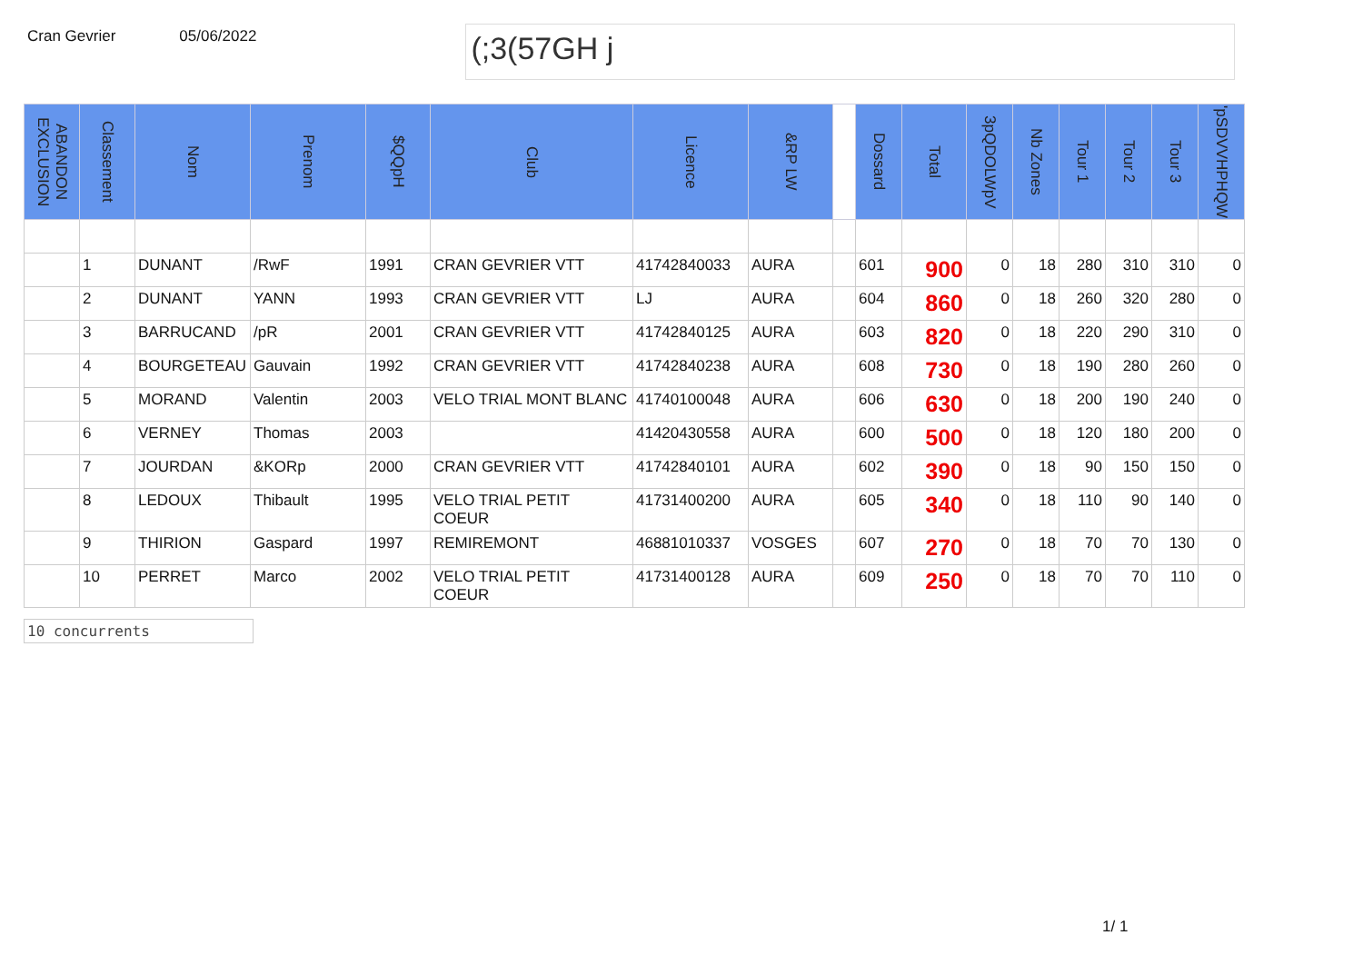Cran Gevrier 05/06/2022
(;3(57GH j
| ABANDON EXCLUSION | Classement | Nom | Prenom | $QQpH | Club | Licence | &RP LW | | Dossard | Total | 3pQDOLWpV | Nb Zones | Tour 1 | Tour 2 | Tour 3 | 'pSDVVHPHQW |
| --- | --- | --- | --- | --- | --- | --- | --- | --- | --- | --- | --- | --- | --- | --- | --- | --- |
| | 1 | DUNANT | /RwF | 1991 | CRAN GEVRIER VTT | 41742840033 | AURA | | 601 | 900 | 0 | 18 | 280 | 310 | 310 | 0 |
| | 2 | DUNANT | YANN | 1993 | CRAN GEVRIER VTT | LJ | AURA | | 604 | 860 | 0 | 18 | 260 | 320 | 280 | 0 |
| | 3 | BARRUCAND | /pR | 2001 | CRAN GEVRIER VTT | 41742840125 | AURA | | 603 | 820 | 0 | 18 | 220 | 290 | 310 | 0 |
| | 4 | BOURGETEAU | Gauvain | 1992 | CRAN GEVRIER VTT | 41742840238 | AURA | | 608 | 730 | 0 | 18 | 190 | 280 | 260 | 0 |
| | 5 | MORAND | Valentin | 2003 | VELO TRIAL MONT BLANC | 41740100048 | AURA | | 606 | 630 | 0 | 18 | 200 | 190 | 240 | 0 |
| | 6 | VERNEY | Thomas | 2003 | | 41420430558 | AURA | | 600 | 500 | 0 | 18 | 120 | 180 | 200 | 0 |
| | 7 | JOURDAN | &KORp | 2000 | CRAN GEVRIER VTT | 41742840101 | AURA | | 602 | 390 | 0 | 18 | 90 | 150 | 150 | 0 |
| | 8 | LEDOUX | Thibault | 1995 | VELO TRIAL PETIT COEUR | 41731400200 | AURA | | 605 | 340 | 0 | 18 | 110 | 90 | 140 | 0 |
| | 9 | THIRION | Gaspard | 1997 | REMIREMONT | 46881010337 | VOSGES | | 607 | 270 | 0 | 18 | 70 | 70 | 130 | 0 |
| | 10 | PERRET | Marco | 2002 | VELO TRIAL PETIT COEUR | 41731400128 | AURA | | 609 | 250 | 0 | 18 | 70 | 70 | 110 | 0 |
10 concurrents
1/ 1